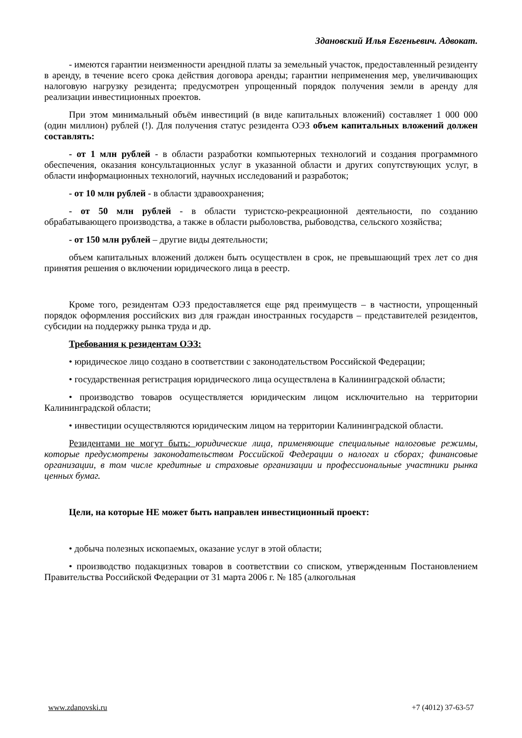Здановский Илья Евгеньевич. Адвокат.
- имеются гарантии неизменности арендной платы за земельный участок, предоставленный резиденту в аренду, в течение всего срока действия договора аренды; гарантии неприменения мер, увеличивающих налоговую нагрузку резидента; предусмотрен упрощенный порядок получения земли в аренду для реализации инвестиционных проектов.
При этом минимальный объём инвестиций (в виде капитальных вложений) составляет 1 000 000 (один миллион) рублей (!). Для получения статус резидента ОЭЗ объем капитальных вложений должен составлять:
- от 1 млн рублей - в области разработки компьютерных технологий и создания программного обеспечения, оказания консультационных услуг в указанной области и других сопутствующих услуг, в области информационных технологий, научных исследований и разработок;
- от 10 млн рублей - в области здравоохранения;
- от 50 млн рублей - в области туристско-рекреационной деятельности, по созданию обрабатывающего производства, а также в области рыболовства, рыбоводства, сельского хозяйства;
- от 150 млн рублей – другие виды деятельности;
объем капитальных вложений должен быть осуществлен в срок, не превышающий трех лет со дня принятия решения о включении юридического лица в реестр.
Кроме того, резидентам ОЭЗ предоставляется еще ряд преимуществ – в частности, упрощенный порядок оформления российских виз для граждан иностранных государств – представителей резидентов, субсидии на поддержку рынка труда и др.
Требования к резидентам ОЭЗ:
• юридическое лицо создано в соответствии с законодательством Российской Федерации;
• государственная регистрация юридического лица осуществлена в Калининградской области;
• производство товаров осуществляется юридическим лицом исключительно на территории Калининградской области;
• инвестиции осуществляются юридическим лицом на территории Калининградской области.
Резидентами не могут быть: юридические лица, применяющие специальные налоговые режимы, которые предусмотрены законодательством Российской Федерации о налогах и сборах; финансовые организации, в том числе кредитные и страховые организации и профессиональные участники рынка ценных бумаг.
Цели, на которые НЕ может быть направлен инвестиционный проект:
• добыча полезных ископаемых, оказание услуг в этой области;
• производство подакцизных товаров в соответствии со списком, утвержденным Постановлением Правительства Российской Федерации от 31 марта 2006 г. № 185 (алкогольная
www.zdanovski.ru +7 (4012) 37-63-57